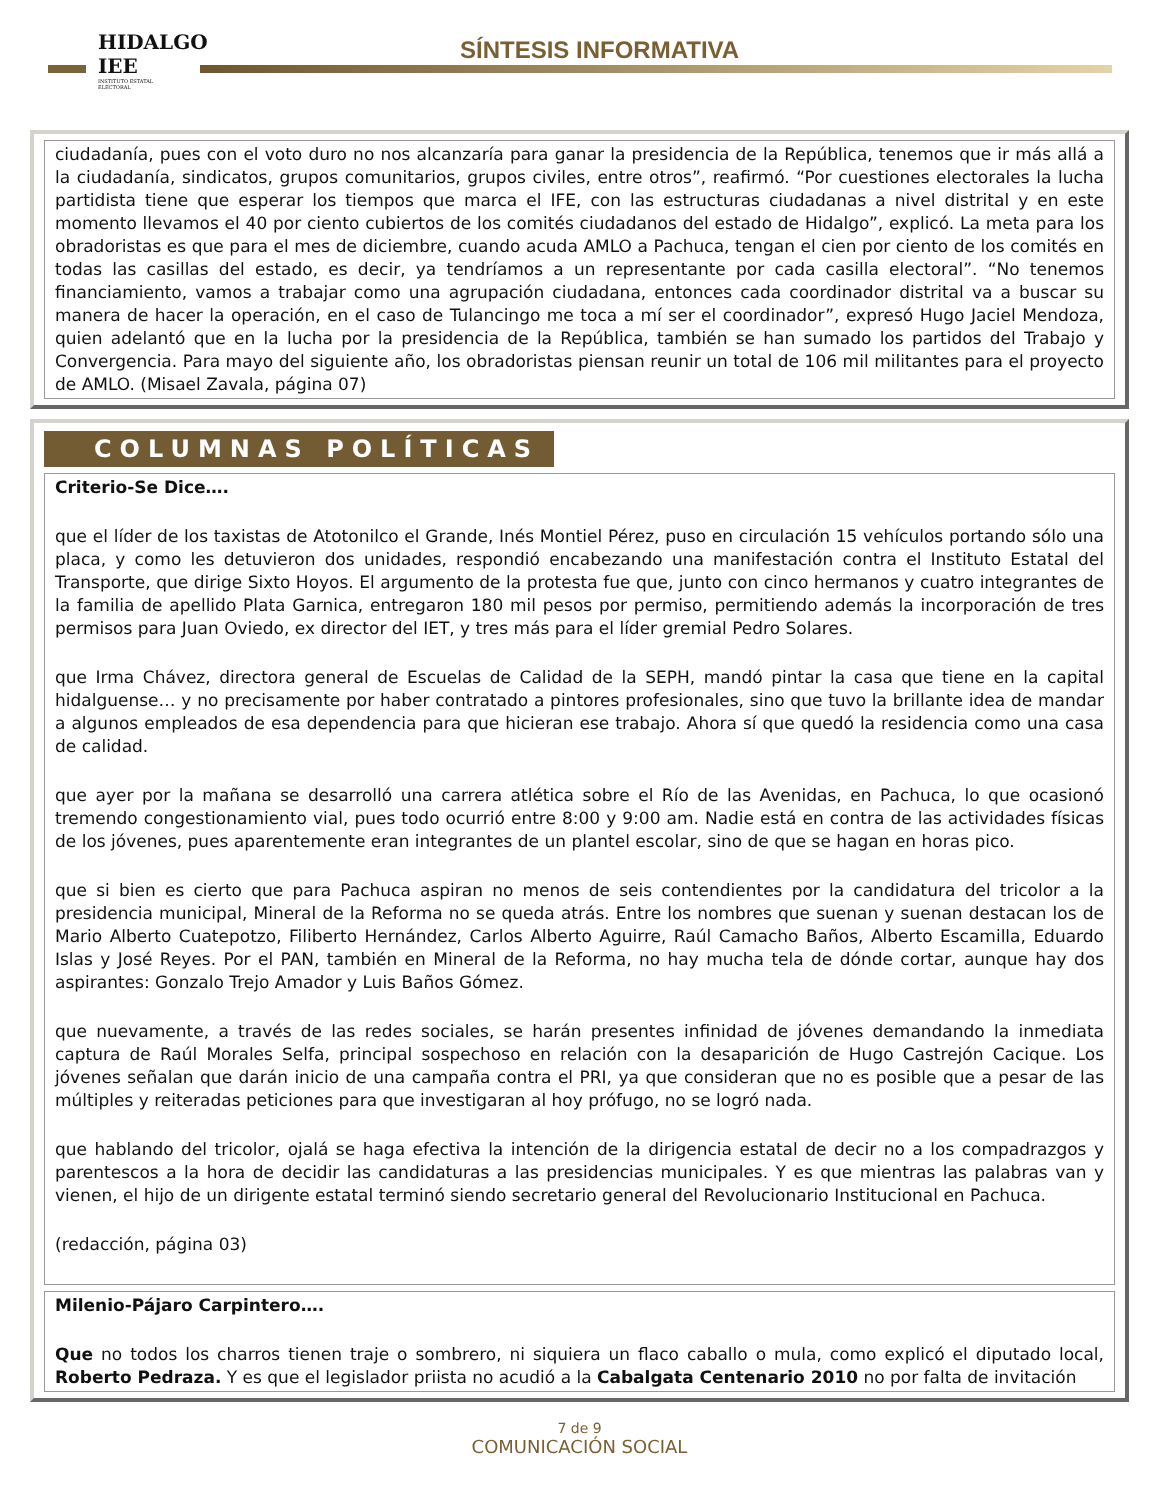HIDALGO IEE
INSTITUTO ESTATAL ELECTORAL
SÍNTESIS INFORMATIVA
ciudadanía, pues con el voto duro no nos alcanzaría para ganar la presidencia de la República, tenemos que ir más allá a la ciudadanía, sindicatos, grupos comunitarios, grupos civiles, entre otros”, reafirmó. “Por cuestiones electorales la lucha partidista tiene que esperar los tiempos que marca el IFE, con las estructuras ciudadanas a nivel distrital y en este momento llevamos el 40 por ciento cubiertos de los comités ciudadanos del estado de Hidalgo”, explicó. La meta para los obradoristas es que para el mes de diciembre, cuando acuda AMLO a Pachuca, tengan el cien por ciento de los comités en todas las casillas del estado, es decir, ya tendríamos a un representante por cada casilla electoral”. “No tenemos financiamiento, vamos a trabajar como una agrupación ciudadana, entonces cada coordinador distrital va a buscar su manera de hacer la operación, en el caso de Tulancingo me toca a mí ser el coordinador”, expresó Hugo Jaciel Mendoza, quien adelantó que en la lucha por la presidencia de la República, también se han sumado los partidos del Trabajo y Convergencia. Para mayo del siguiente año, los obradoristas piensan reunir un total de 106 mil militantes para el proyecto de AMLO. (Misael Zavala, página 07)
COLUMNAS POLÍTICAS
Criterio-Se Dice….
que el líder de los taxistas de Atotonilco el Grande, Inés Montiel Pérez, puso en circulación 15 vehículos portando sólo una placa, y como les detuvieron dos unidades, respondió encabezando una manifestación contra el Instituto Estatal del Transporte, que dirige Sixto Hoyos. El argumento de la protesta fue que, junto con cinco hermanos y cuatro integrantes de la familia de apellido Plata Garnica, entregaron 180 mil pesos por permiso, permitiendo además la incorporación de tres permisos para Juan Oviedo, ex director del IET, y tres más para el líder gremial Pedro Solares.
que Irma Chávez, directora general de Escuelas de Calidad de la SEPH, mandó pintar la casa que tiene en la capital hidalguense… y no precisamente por haber contratado a pintores profesionales, sino que tuvo la brillante idea de mandar a algunos empleados de esa dependencia para que hicieran ese trabajo. Ahora sí que quedó la residencia como una casa de calidad.
que ayer por la mañana se desarrolló una carrera atlética sobre el Río de las Avenidas, en Pachuca, lo que ocasionó tremendo congestionamiento vial, pues todo ocurrió entre 8:00 y 9:00 am. Nadie está en contra de las actividades físicas de los jóvenes, pues aparentemente eran integrantes de un plantel escolar, sino de que se hagan en horas pico.
que si bien es cierto que para Pachuca aspiran no menos de seis contendientes por la candidatura del tricolor a la presidencia municipal, Mineral de la Reforma no se queda atrás. Entre los nombres que suenan y suenan destacan los de Mario Alberto Cuatepotzo, Filiberto Hernández, Carlos Alberto Aguirre, Raúl Camacho Baños, Alberto Escamilla, Eduardo Islas y José Reyes. Por el PAN, también en Mineral de la Reforma, no hay mucha tela de dónde cortar, aunque hay dos aspirantes: Gonzalo Trejo Amador y Luis Baños Gómez.
que nuevamente, a través de las redes sociales, se harán presentes infinidad de jóvenes demandando la inmediata captura de Raúl Morales Selfa, principal sospechoso en relación con la desaparición de Hugo Castrejón Cacique. Los jóvenes señalan que darán inicio de una campaña contra el PRI, ya que consideran que no es posible que a pesar de las múltiples y reiteradas peticiones para que investigaran al hoy prófugo, no se logró nada.
que hablando del tricolor, ojalá se haga efectiva la intención de la dirigencia estatal de decir no a los compadrazgos y parentescos a la hora de decidir las candidaturas a las presidencias municipales. Y es que mientras las palabras van y vienen, el hijo de un dirigente estatal terminó siendo secretario general del Revolucionario Institucional en Pachuca.
(redacción, página 03)
Milenio-Pájaro Carpintero….
Que no todos los charros tienen traje o sombrero, ni siquiera un flaco caballo o mula, como explicó el diputado local, Roberto Pedraza. Y es que el legislador priista no acudió a la Cabalgata Centenario 2010 no por falta de invitación
7 de 9
COMUNICACIÓN SOCIAL